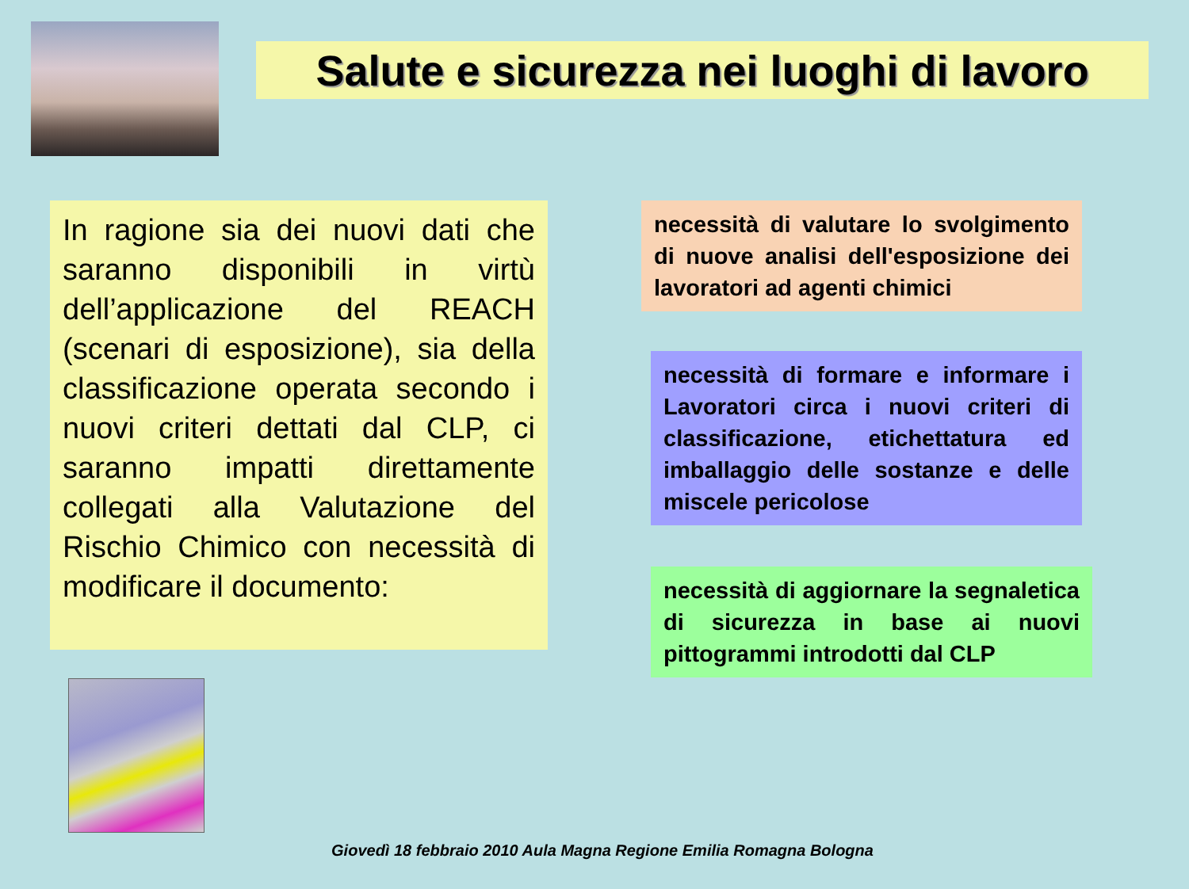Salute e sicurezza nei luoghi di lavoro
In ragione sia dei nuovi dati che saranno disponibili in virtù dell’applicazione del REACH (scenari di esposizione), sia della classificazione operata secondo i nuovi criteri dettati dal CLP, ci saranno impatti direttamente collegati alla Valutazione del Rischio Chimico con necessità di modificare il documento:
necessità di valutare lo svolgimento di nuove analisi dell'esposizione dei lavoratori ad agenti chimici
necessità di formare e informare i Lavoratori circa i nuovi criteri di classificazione, etichettatura ed imballaggio delle sostanze e delle miscele pericolose
necessità di aggiornare la segnaletica di sicurezza in base ai nuovi pittogrammi introdotti dal CLP
Giovedì 18 febbraio 2010 Aula Magna Regione Emilia Romagna Bologna